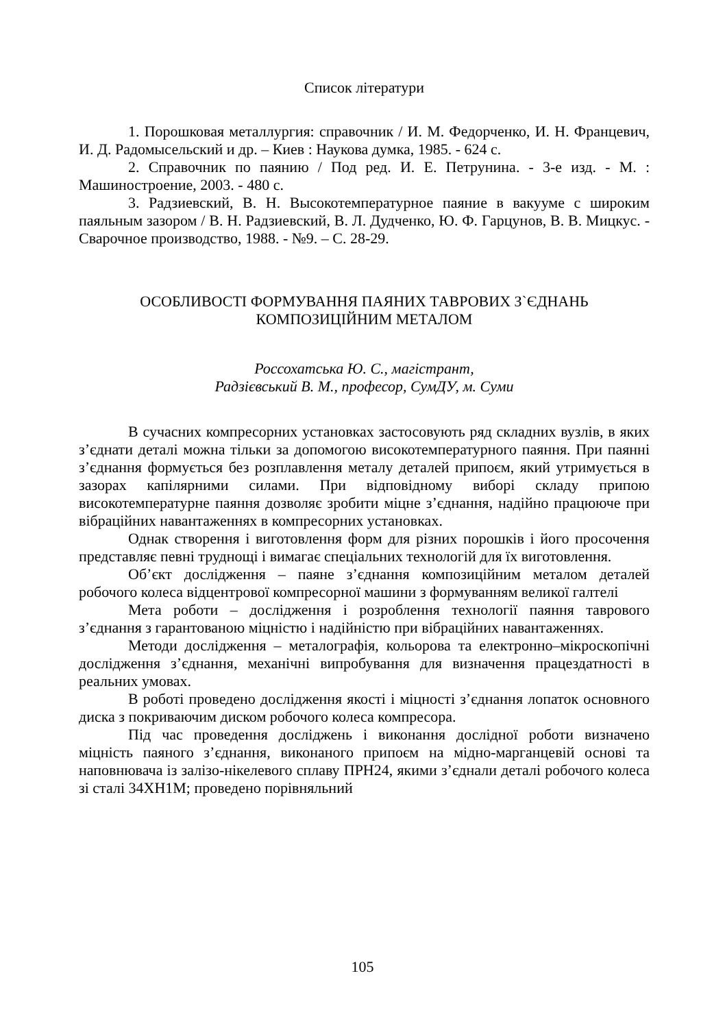Список літератури
1. Порошковая металлургия: справочник / И. М. Федорченко, И. Н. Францевич, И. Д. Радомысельский и др. – Киев : Наукова думка, 1985. - 624 с.
2. Справочник по паянию / Под ред. И. Е. Петрунина. - 3-е изд. - М. : Машиностроение, 2003. - 480 с.
3. Радзиевский, В. Н. Высокотемпературное паяние в вакууме с широким паяльным зазором / В. Н. Радзиевский, В. Л. Дудченко, Ю. Ф. Гарцунов, В. В. Мицкус. - Сварочное производство, 1988. - №9. – С. 28-29.
ОСОБЛИВОСТІ ФОРМУВАННЯ ПАЯНИХ ТАВРОВИХ З`ЄДНАНЬ
КОМПОЗИЦІЙНИМ МЕТАЛОМ
Россохатська Ю. С., магістрант,
Радзієвський В. М., професор, СумДУ, м. Суми
В сучасних компресорних установках застосовують ряд складних вузлів, в яких з’єднати деталі можна тільки за допомогою високотемпературного паяння. При паянні з’єднання формується без розплавлення металу деталей припоєм, який утримується в зазорах капілярними силами. При відповідному виборі складу припою високотемпературне паяння дозволяє зробити міцне з’єднання, надійно працююче при вібраційних навантаженнях в компресорних установках.
Однак створення і виготовлення форм для різних порошків і його просочення представляє певні труднощі і вимагає спеціальних технологій для їх виготовлення.
Об’єкт дослідження – паяне з’єднання композиційним металом деталей робочого колеса відцентрової компресорної машини з формуванням великої галтелі
Мета роботи – дослідження і розроблення технології паяння таврового з’єднання з гарантованою міцністю і надійністю при вібраційних навантаженнях.
Методи дослідження – металографія, кольорова та електронно–мікроскопічні дослідження з’єднання, механічні випробування для визначення працездатності в реальних умовах.
В роботі проведено дослідження якості і міцності з’єднання лопаток основного диска з покриваючим диском робочого колеса компресора.
Під час проведення досліджень і виконання дослідної роботи визначено міцність паяного з’єднання, виконаного припоєм на мідно-марганцевій основі та наповнювача із залізо-нікелевого сплаву ПРН24, якими з’єднали деталі робочого колеса зі сталі 34ХН1М; проведено порівняльний
105